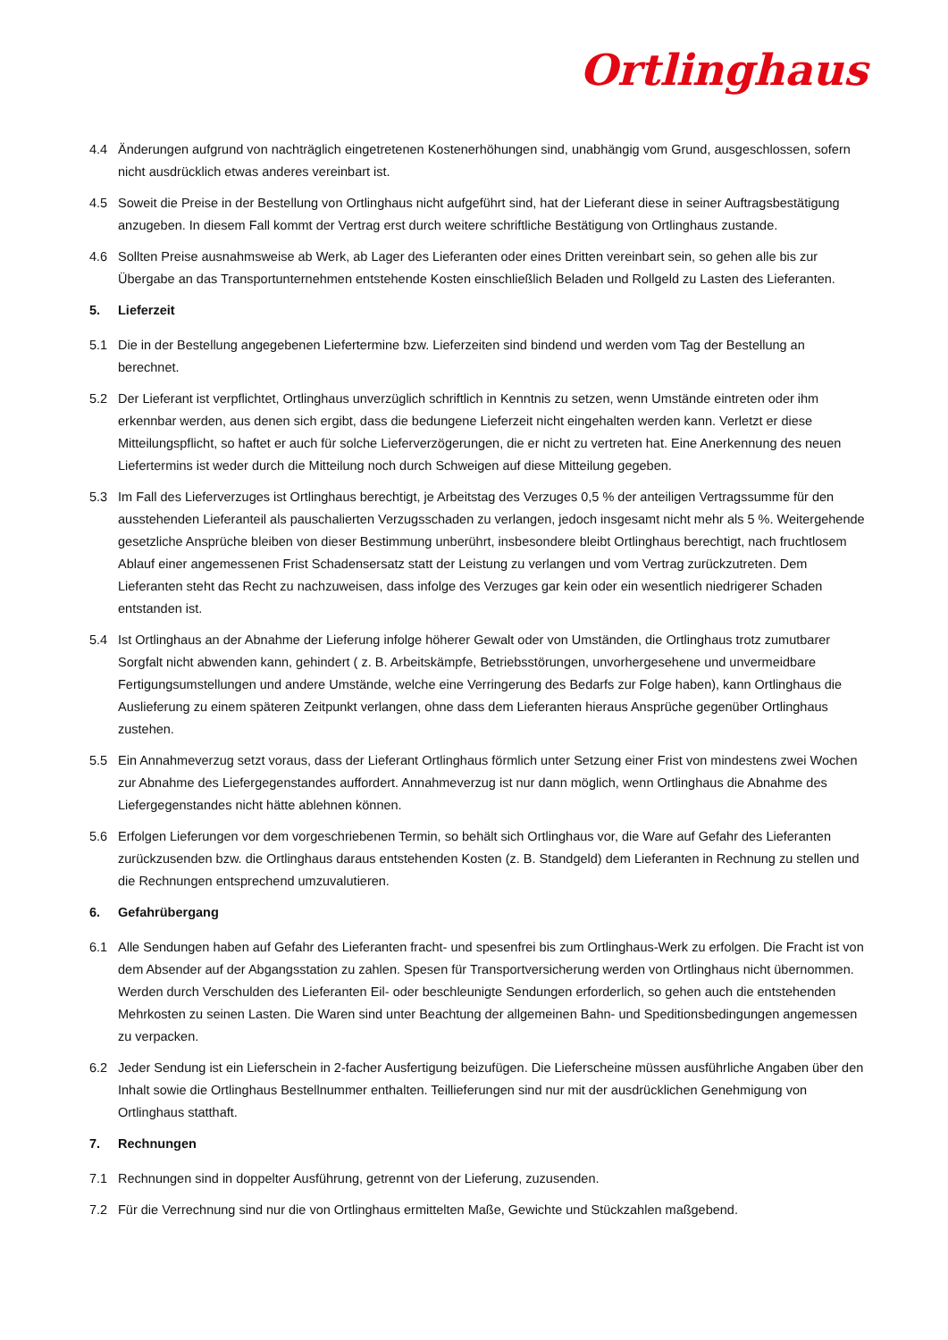Ortlinghaus
4.4 Änderungen aufgrund von nachträglich eingetretenen Kostenerhöhungen sind, unabhängig vom Grund, ausgeschlossen, sofern nicht ausdrücklich etwas anderes vereinbart ist.
4.5 Soweit die Preise in der Bestellung von Ortlinghaus nicht aufgeführt sind, hat der Lieferant diese in seiner Auftragsbestätigung anzugeben. In diesem Fall kommt der Vertrag erst durch weitere schriftliche Bestätigung von Ortlinghaus zustande.
4.6 Sollten Preise ausnahmsweise ab Werk, ab Lager des Lieferanten oder eines Dritten vereinbart sein, so gehen alle bis zur Übergabe an das Transportunternehmen entstehende Kosten einschließlich Beladen und Rollgeld zu Lasten des Lieferanten.
5. Lieferzeit
5.1 Die in der Bestellung angegebenen Liefertermine bzw. Lieferzeiten sind bindend und werden vom Tag der Bestellung an berechnet.
5.2 Der Lieferant ist verpflichtet, Ortlinghaus unverzüglich schriftlich in Kenntnis zu setzen, wenn Umstände eintreten oder ihm erkennbar werden, aus denen sich ergibt, dass die bedungene Lieferzeit nicht eingehalten werden kann. Verletzt er diese Mitteilungspflicht, so haftet er auch für solche Lieferverzögerungen, die er nicht zu vertreten hat. Eine Anerkennung des neuen Liefertermins ist weder durch die Mitteilung noch durch Schweigen auf diese Mitteilung gegeben.
5.3 Im Fall des Lieferverzuges ist Ortlinghaus berechtigt, je Arbeitstag des Verzuges 0,5 % der anteiligen Vertragssumme für den ausstehenden Lieferanteil als pauschalierten Verzugsschaden zu verlangen, jedoch insgesamt nicht mehr als 5 %. Weitergehende gesetzliche Ansprüche bleiben von dieser Bestimmung unberührt, insbesondere bleibt Ortlinghaus berechtigt, nach fruchtlosem Ablauf einer angemessenen Frist Schadensersatz statt der Leistung zu verlangen und vom Vertrag zurückzutreten. Dem Lieferanten steht das Recht zu nachzuweisen, dass infolge des Verzuges gar kein oder ein wesentlich niedrigerer Schaden entstanden ist.
5.4 Ist Ortlinghaus an der Abnahme der Lieferung infolge höherer Gewalt oder von Umständen, die Ortlinghaus trotz zumutbarer Sorgfalt nicht abwenden kann, gehindert ( z. B. Arbeitskämpfe, Betriebsstörungen, unvorhergesehene und unvermeidbare Fertigungsumstellungen und andere Umstände, welche eine Verringerung des Bedarfs zur Folge haben), kann Ortlinghaus die Auslieferung zu einem späteren Zeitpunkt verlangen, ohne dass dem Lieferanten hieraus Ansprüche gegenüber Ortlinghaus zustehen.
5.5 Ein Annahmeverzug setzt voraus, dass der Lieferant Ortlinghaus förmlich unter Setzung einer Frist von mindestens zwei Wochen zur Abnahme des Liefergegenstandes auffordert. Annahmeverzug ist nur dann möglich, wenn Ortlinghaus die Abnahme des Liefergegenstandes nicht hätte ablehnen können.
5.6 Erfolgen Lieferungen vor dem vorgeschriebenen Termin, so behält sich Ortlinghaus vor, die Ware auf Gefahr des Lieferanten zurückzusenden bzw. die Ortlinghaus daraus entstehenden Kosten (z. B. Standgeld) dem Lieferanten in Rechnung zu stellen und die Rechnungen entsprechend umzuvalutieren.
6. Gefahrübergang
6.1 Alle Sendungen haben auf Gefahr des Lieferanten fracht- und spesenfrei bis zum Ortlinghaus-Werk zu erfolgen. Die Fracht ist von dem Absender auf der Abgangsstation zu zahlen. Spesen für Transportversicherung werden von Ortlinghaus nicht übernommen. Werden durch Verschulden des Lieferanten Eil- oder beschleunigte Sendungen erforderlich, so gehen auch die entstehenden Mehrkosten zu seinen Lasten. Die Waren sind unter Beachtung der allgemeinen Bahn- und Speditionsbedingungen angemessen zu verpacken.
6.2 Jeder Sendung ist ein Lieferschein in 2-facher Ausfertigung beizufügen. Die Lieferscheine müssen ausführliche Angaben über den Inhalt sowie die Ortlinghaus Bestellnummer enthalten. Teillieferungen sind nur mit der ausdrücklichen Genehmigung von Ortlinghaus statthaft.
7. Rechnungen
7.1 Rechnungen sind in doppelter Ausführung, getrennt von der Lieferung, zuzusenden.
7.2 Für die Verrechnung sind nur die von Ortlinghaus ermittelten Maße, Gewichte und Stückzahlen maßgebend.